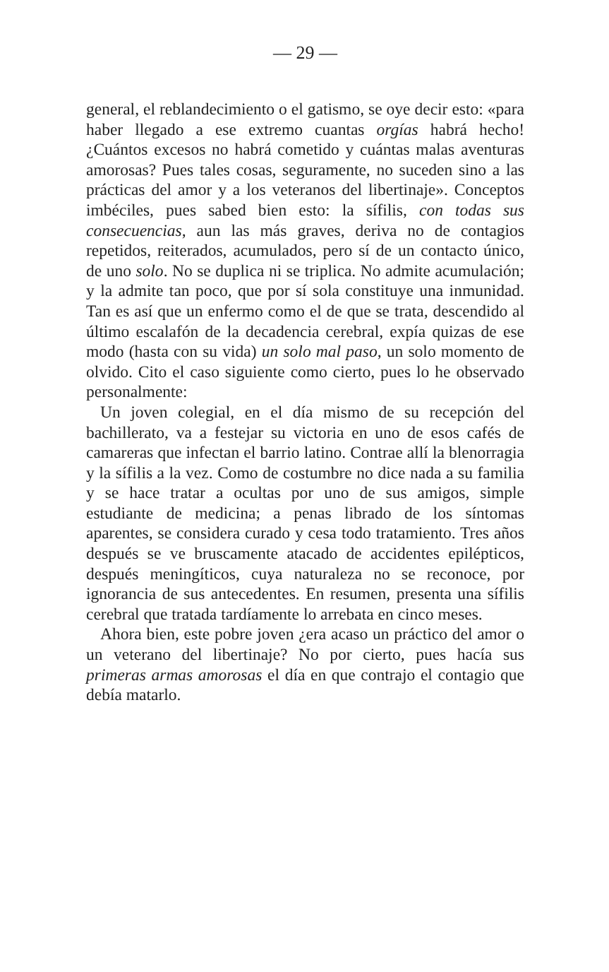— 29 —
general, el reblandecimiento o el gatismo, se oye decir esto: «para haber llegado a ese extremo cuantas orgías habrá hecho! ¿Cuántos excesos no habrá cometido y cuántas malas aventuras amorosas? Pues tales cosas, seguramente, no suceden sino a las prácticas del amor y a los veteranos del libertinaje». Conceptos imbéciles, pues sabed bien esto: la sífilis, con todas sus consecuencias, aun las más graves, deriva no de contagios repetidos, reiterados, acumulados, pero sí de un contacto único, de uno solo. No se duplica ni se triplica. No admite acumulación; y la admite tan poco, que por sí sola constituye una inmunidad. Tan es así que un enfermo como el de que se trata, descendido al último escalafón de la decadencia cerebral, expía quizas de ese modo (hasta con su vida) un solo mal paso, un solo momento de olvido. Cito el caso siguiente como cierto, pues lo he observado personalmente:
Un joven colegial, en el día mismo de su recepción del bachillerato, va a festejar su victoria en uno de esos cafés de camareras que infectan el barrio latino. Contrae allí la blenorragia y la sífilis a la vez. Como de costumbre no dice nada a su familia y se hace tratar a ocultas por uno de sus amigos, simple estudiante de medicina; a penas librado de los síntomas aparentes, se considera curado y cesa todo tratamiento. Tres años después se ve bruscamente atacado de accidentes epilépticos, después meningíticos, cuya naturaleza no se reconoce, por ignorancia de sus antecedentes. En resumen, presenta una sífilis cerebral que tratada tardíamente lo arrebata en cinco meses.
Ahora bien, este pobre joven ¿era acaso un práctico del amor o un veterano del libertinaje? No por cierto, pues hacía sus primeras armas amorosas el día en que contrajo el contagio que debía matarlo.